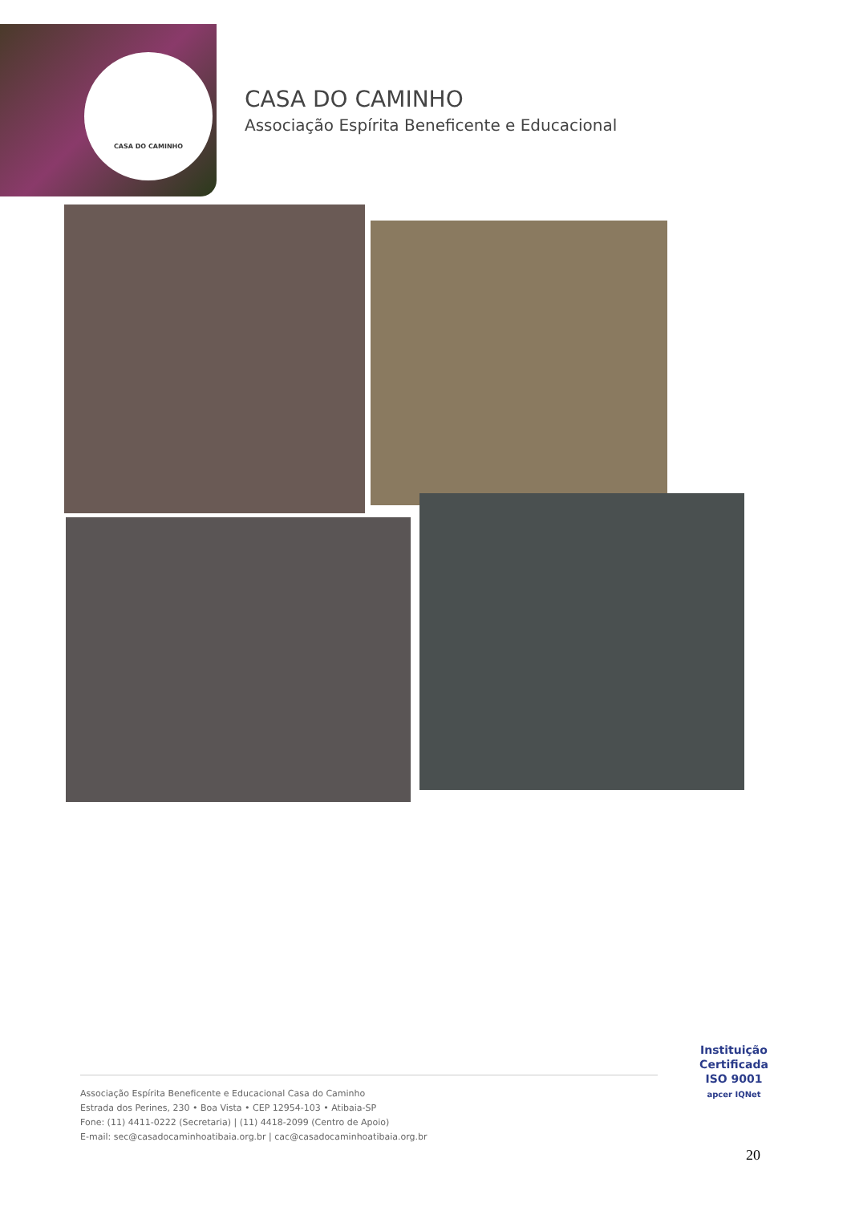CASA DO CAMINHO
CASA DO CAMINHO
Associação Espírita Beneficente e Educacional
Associação Espírita Beneficente e Educacional Casa do Caminho
Estrada dos Perines, 230 • Boa Vista • CEP 12954-103 • Atibaia-SP
Fone: (11) 4411-0222 (Secretaria) | (11) 4418-2099 (Centro de Apoio)
E-mail: sec@casadocaminhoatibaia.org.br | cac@casadocaminhoatibaia.org.br
Instituição
Certificada
ISO 9001
apcer IQNet
20